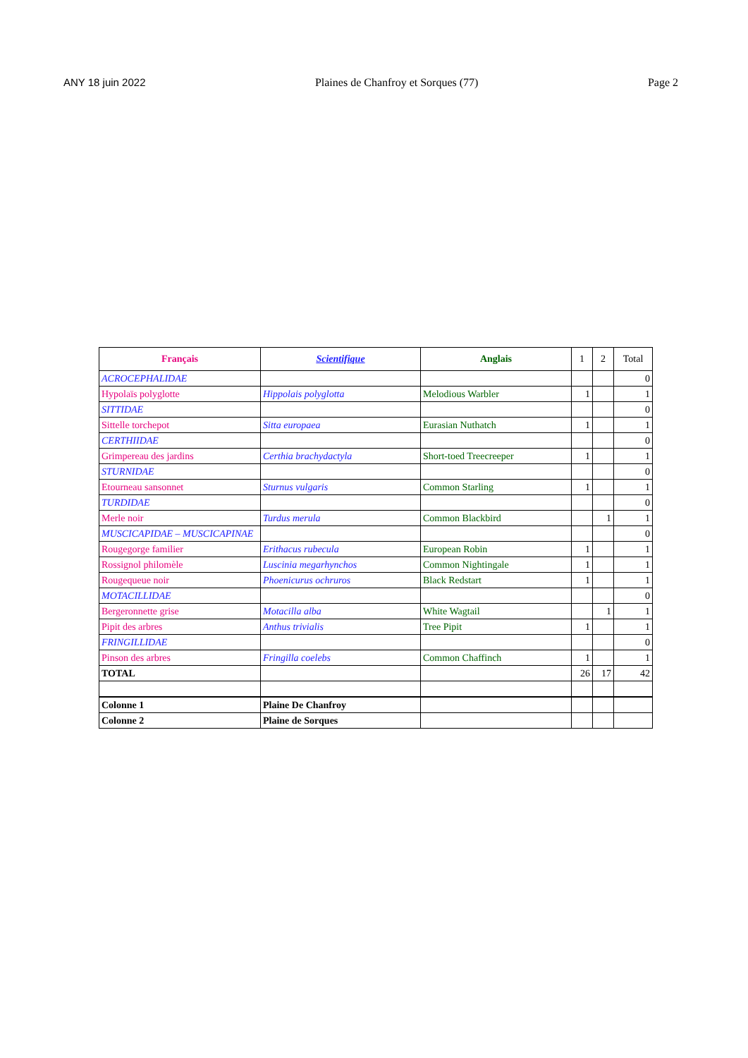ANY 18 juin 2022 Plaines de Chanfroy et Sorques (77) Page 2
| Français | Scientifique | Anglais | 1 | 2 | Total |
| --- | --- | --- | --- | --- | --- |
| ACROCEPHALIDAE | | | | | 0 |
| Hypolaïs polyglotte | Hippolais polyglotta | Melodious Warbler | 1 | | 1 |
| SITTIDAE | | | | | 0 |
| Sittelle torchepot | Sitta europaea | Eurasian Nuthatch | 1 | | 1 |
| CERTHIIDAE | | | | | 0 |
| Grimpereau des jardins | Certhia brachydactyla | Short-toed Treecreeper | 1 | | 1 |
| STURNIDAE | | | | | 0 |
| Etourneau sansonnet | Sturnus vulgaris | Common Starling | 1 | | 1 |
| TURDIDAE | | | | | 0 |
| Merle noir | Turdus merula | Common Blackbird | | 1 | 1 |
| MUSCICAPIDAE – MUSCICAPINAE | | | | | 0 |
| Rougegorge familier | Erithacus rubecula | European Robin | 1 | | 1 |
| Rossignol philomèle | Luscinia megarhynchos | Common Nightingale | 1 | | 1 |
| Rougequeue noir | Phoenicurus ochruros | Black Redstart | 1 | | 1 |
| MOTACILLIDAE | | | | | 0 |
| Bergeronnette grise | Motacilla alba | White Wagtail | | 1 | 1 |
| Pipit des arbres | Anthus trivialis | Tree Pipit | 1 | | 1 |
| FRINGILLIDAE | | | | | 0 |
| Pinson des arbres | Fringilla coelebs | Common Chaffinch | 1 | | 1 |
| TOTAL | | | 26 | 17 | 42 |
| Colonne 1 | Plaine De Chanfroy | | | | |
| Colonne 2 | Plaine de Sorques | | | | |